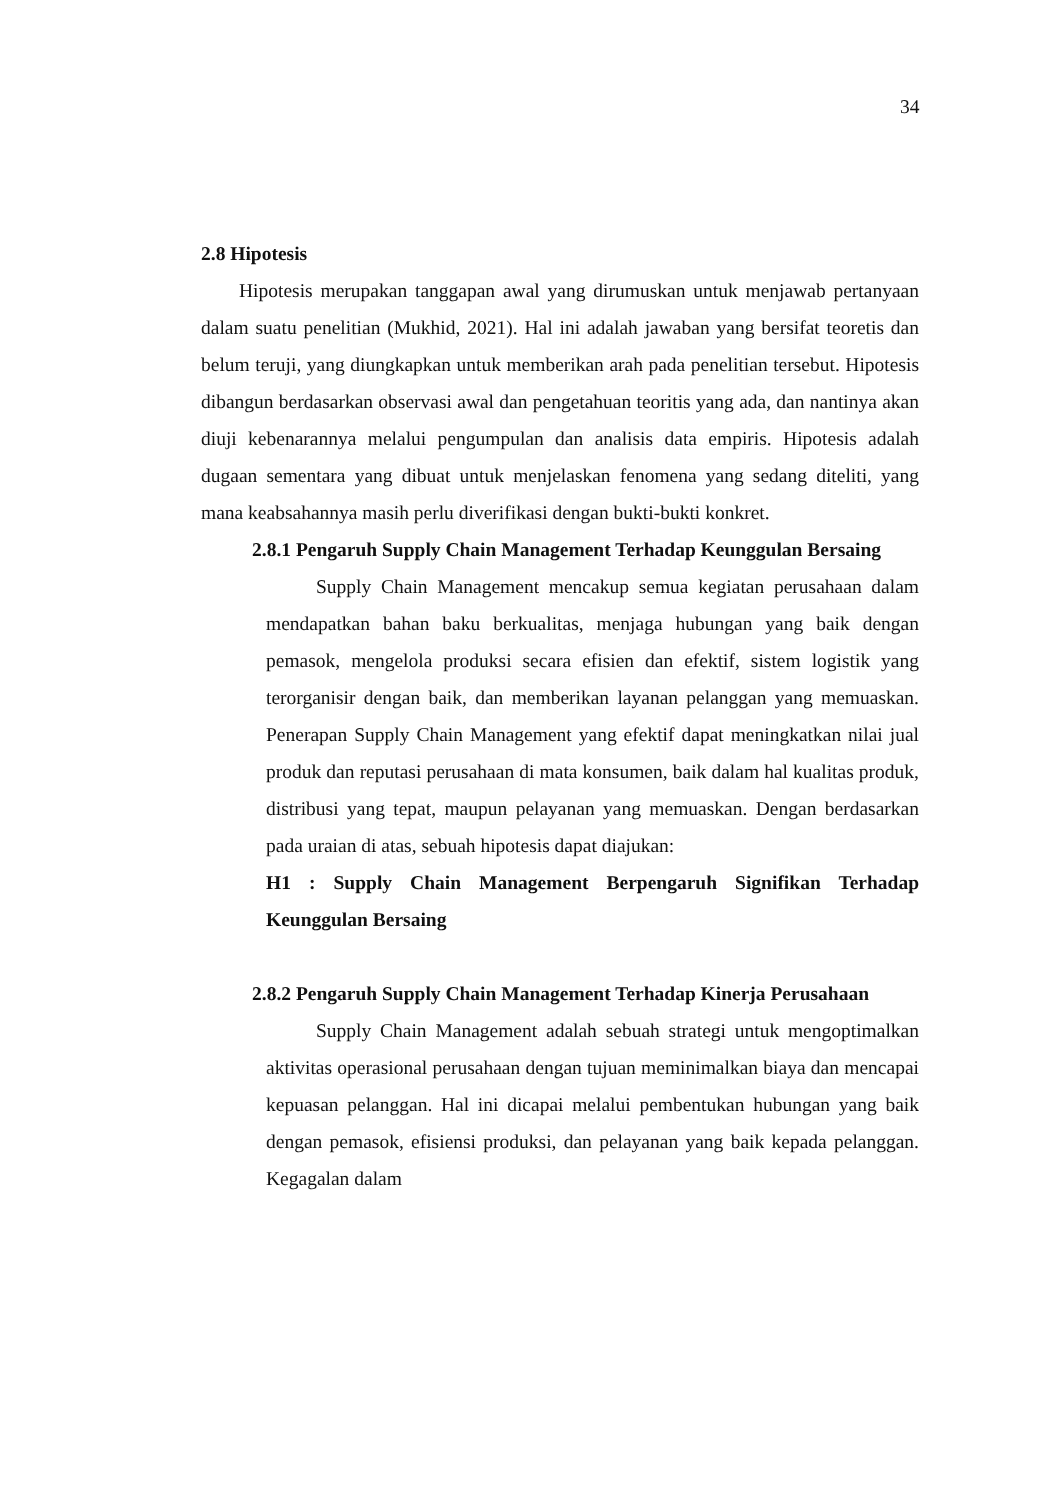34
2.8 Hipotesis
Hipotesis merupakan tanggapan awal yang dirumuskan untuk menjawab pertanyaan dalam suatu penelitian (Mukhid, 2021). Hal ini adalah jawaban yang bersifat teoretis dan belum teruji, yang diungkapkan untuk memberikan arah pada penelitian tersebut. Hipotesis dibangun berdasarkan observasi awal dan pengetahuan teoritis yang ada, dan nantinya akan diuji kebenarannya melalui pengumpulan dan analisis data empiris. Hipotesis adalah dugaan sementara yang dibuat untuk menjelaskan fenomena yang sedang diteliti, yang mana keabsahannya masih perlu diverifikasi dengan bukti-bukti konkret.
2.8.1 Pengaruh Supply Chain Management Terhadap Keunggulan Bersaing
Supply Chain Management mencakup semua kegiatan perusahaan dalam mendapatkan bahan baku berkualitas, menjaga hubungan yang baik dengan pemasok, mengelola produksi secara efisien dan efektif, sistem logistik yang terorganisir dengan baik, dan memberikan layanan pelanggan yang memuaskan. Penerapan Supply Chain Management yang efektif dapat meningkatkan nilai jual produk dan reputasi perusahaan di mata konsumen, baik dalam hal kualitas produk, distribusi yang tepat, maupun pelayanan yang memuaskan. Dengan berdasarkan pada uraian di atas, sebuah hipotesis dapat diajukan:
H1 : Supply Chain Management Berpengaruh Signifikan Terhadap Keunggulan Bersaing
2.8.2 Pengaruh Supply Chain Management Terhadap Kinerja Perusahaan
Supply Chain Management adalah sebuah strategi untuk mengoptimalkan aktivitas operasional perusahaan dengan tujuan meminimalkan biaya dan mencapai kepuasan pelanggan. Hal ini dicapai melalui pembentukan hubungan yang baik dengan pemasok, efisiensi produksi, dan pelayanan yang baik kepada pelanggan. Kegagalan dalam